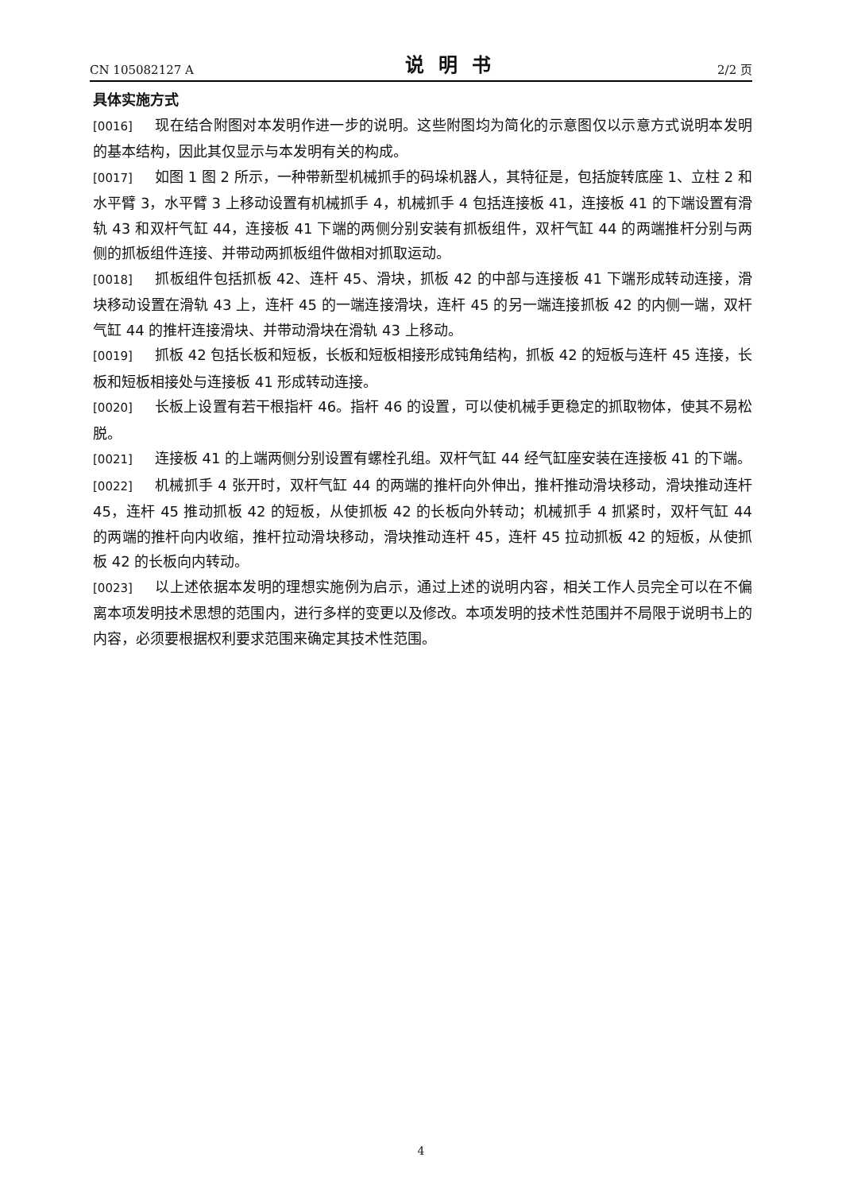CN 105082127 A 说明书 2/2 页
具体实施方式
[0016] 现在结合附图对本发明作进一步的说明。这些附图均为简化的示意图仅以示意方式说明本发明的基本结构，因此其仅显示与本发明有关的构成。
[0017] 如图 1 图 2 所示，一种带新型机械抓手的码垛机器人，其特征是，包括旋转底座 1、立柱 2 和水平臂 3，水平臂 3 上移动设置有机械抓手 4，机械抓手 4 包括连接板 41，连接板 41 的下端设置有滑轨 43 和双杆气缸 44，连接板 41 下端的两侧分别安装有抓板组件，双杆气缸 44 的两端推杆分别与两侧的抓板组件连接、并带动两抓板组件做相对抓取运动。
[0018] 抓板组件包括抓板 42、连杆 45、滑块，抓板 42 的中部与连接板 41 下端形成转动连接，滑块移动设置在滑轨 43 上，连杆 45 的一端连接滑块，连杆 45 的另一端连接抓板 42 的内侧一端，双杆气缸 44 的推杆连接滑块、并带动滑块在滑轨 43 上移动。
[0019] 抓板 42 包括长板和短板，长板和短板相接形成钝角结构，抓板 42 的短板与连杆 45 连接，长板和短板相接处与连接板 41 形成转动连接。
[0020] 长板上设置有若干根指杆 46。指杆 46 的设置，可以使机械手更稳定的抓取物体，使其不易松脱。
[0021] 连接板 41 的上端两侧分别设置有螺栓孔组。双杆气缸 44 经气缸座安装在连接板 41 的下端。
[0022] 机械抓手 4 张开时，双杆气缸 44 的两端的推杆向外伸出，推杆推动滑块移动，滑块推动连杆 45，连杆 45 推动抓板 42 的短板，从使抓板 42 的长板向外转动；机械抓手 4 抓紧时，双杆气缸 44 的两端的推杆向内收缩，推杆拉动滑块移动，滑块推动连杆 45，连杆 45 拉动抓板 42 的短板，从使抓板 42 的长板向内转动。
[0023] 以上述依据本发明的理想实施例为启示，通过上述的说明内容，相关工作人员完全可以在不偏离本项发明技术思想的范围内，进行多样的变更以及修改。本项发明的技术性范围并不局限于说明书上的内容，必须要根据权利要求范围来确定其技术性范围。
4